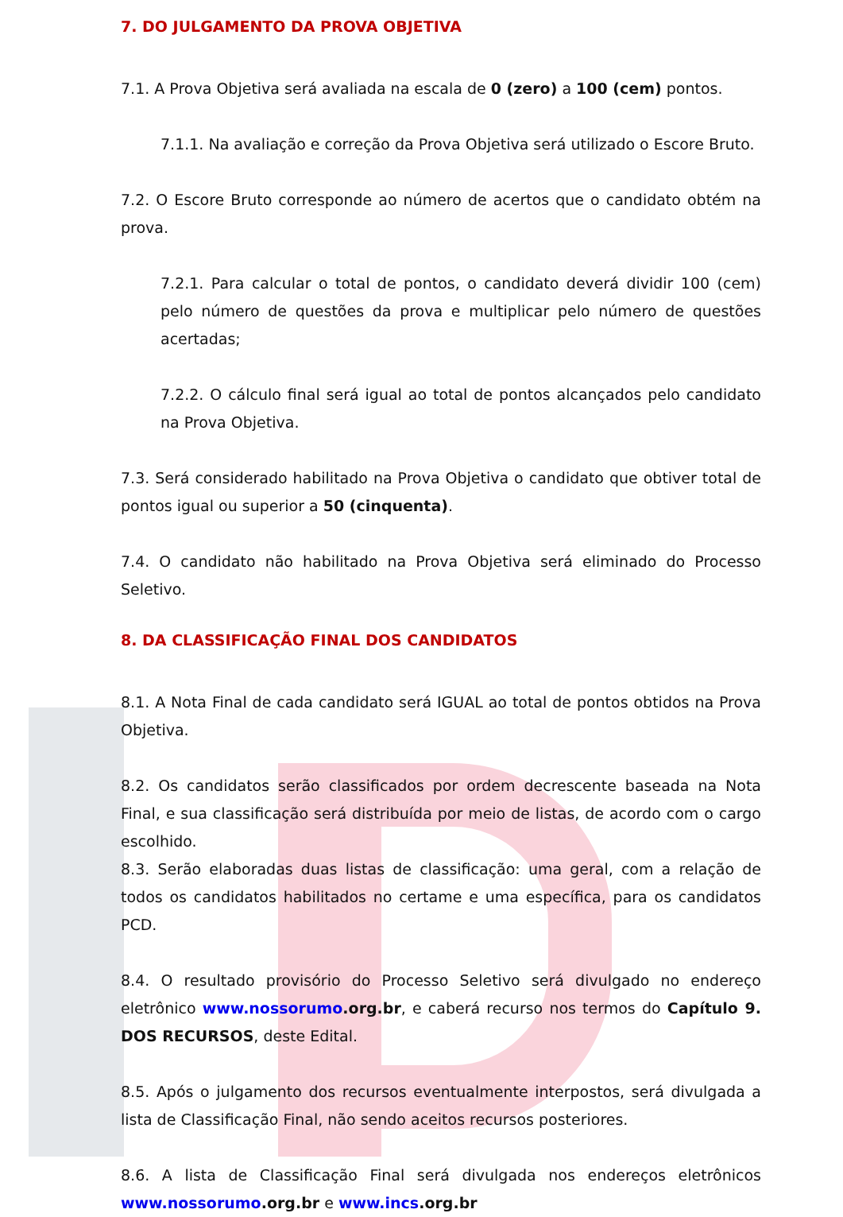7. DO JULGAMENTO DA PROVA OBJETIVA
7.1. A Prova Objetiva será avaliada na escala de 0 (zero) a 100 (cem) pontos.
7.1.1. Na avaliação e correção da Prova Objetiva será utilizado o Escore Bruto.
7.2. O Escore Bruto corresponde ao número de acertos que o candidato obtém na prova.
7.2.1. Para calcular o total de pontos, o candidato deverá dividir 100 (cem) pelo número de questões da prova e multiplicar pelo número de questões acertadas;
7.2.2. O cálculo final será igual ao total de pontos alcançados pelo candidato na Prova Objetiva.
7.3. Será considerado habilitado na Prova Objetiva o candidato que obtiver total de pontos igual ou superior a 50 (cinquenta).
7.4. O candidato não habilitado na Prova Objetiva será eliminado do Processo Seletivo.
8. DA CLASSIFICAÇÃO FINAL DOS CANDIDATOS
8.1. A Nota Final de cada candidato será IGUAL ao total de pontos obtidos na Prova Objetiva.
8.2. Os candidatos serão classificados por ordem decrescente baseada na Nota Final, e sua classificação será distribuída por meio de listas, de acordo com o cargo escolhido.
8.3. Serão elaboradas duas listas de classificação: uma geral, com a relação de todos os candidatos habilitados no certame e uma específica, para os candidatos PCD.
8.4. O resultado provisório do Processo Seletivo será divulgado no endereço eletrônico www.nossorumo.org.br, e caberá recurso nos termos do Capítulo 9. DOS RECURSOS, deste Edital.
8.5. Após o julgamento dos recursos eventualmente interpostos, será divulgada a lista de Classificação Final, não sendo aceitos recursos posteriores.
8.6. A lista de Classificação Final será divulgada nos endereços eletrônicos www.nossorumo.org.br e www.incs.org.br